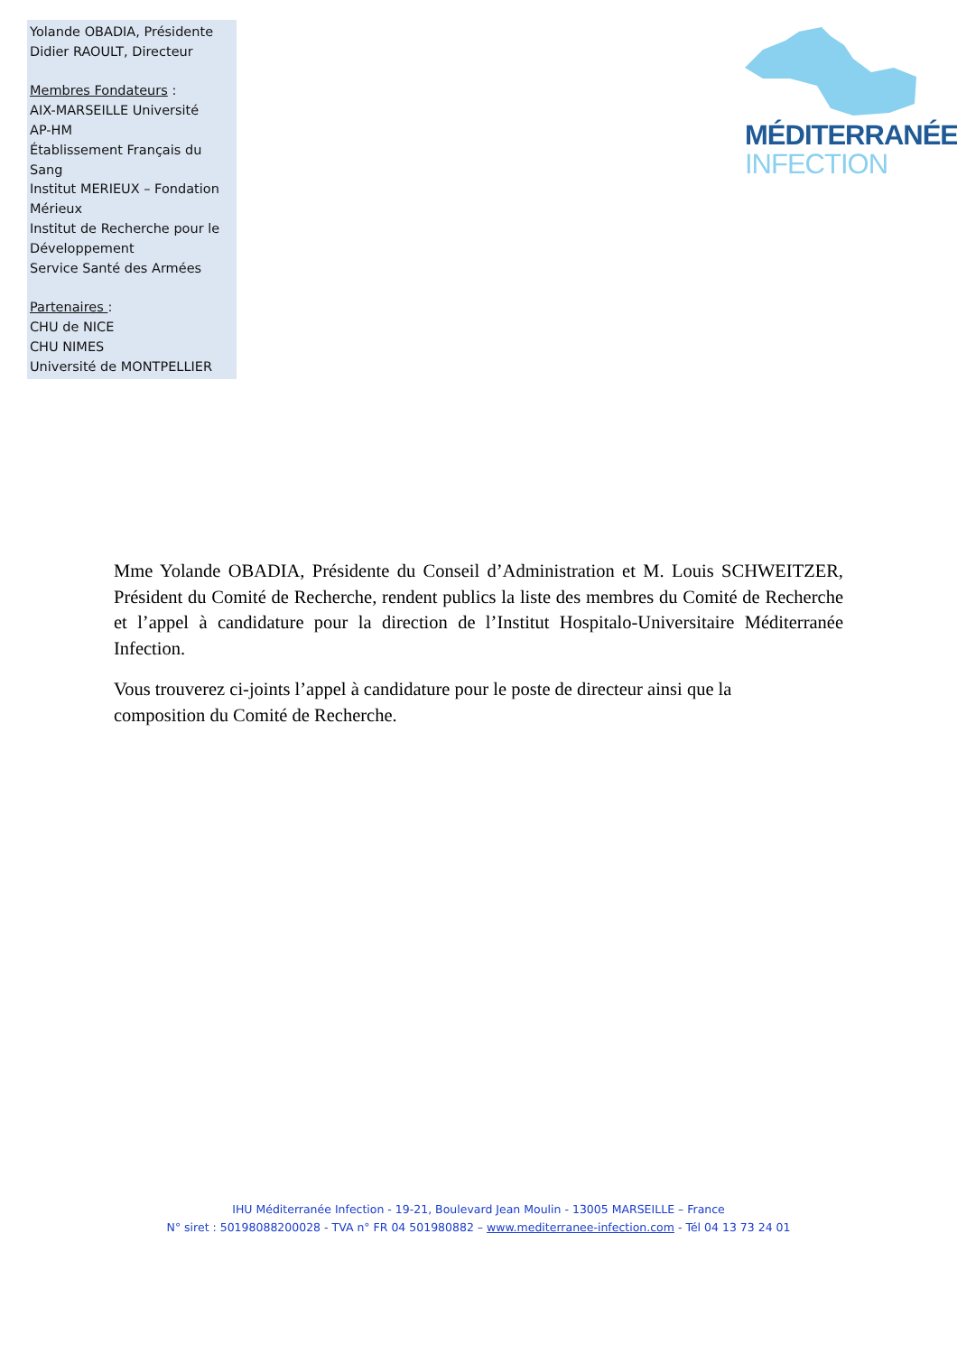Yolande OBADIA, Présidente
Didier RAOULT, Directeur
Membres Fondateurs :
AIX-MARSEILLE Université
AP-HM
Établissement Français du Sang
Institut MERIEUX – Fondation Mérieux
Institut de Recherche pour le Développement
Service Santé des Armées
Partenaires :
CHU de NICE
CHU NIMES
Université de MONTPELLIER
MÉDITERRANÉE
INFECTION
Mme Yolande OBADIA, Présidente du Conseil d’Administration et M. Louis SCHWEITZER, Président du Comité de Recherche, rendent publics la liste des membres du Comité de Recherche et l’appel à candidature pour la direction de l’Institut Hospitalo-Universitaire Méditerranée Infection.
Vous trouverez ci-joints l’appel à candidature pour le poste de directeur ainsi que la
composition du Comité de Recherche.
IHU Méditerranée Infection - 19-21, Boulevard Jean Moulin - 13005 MARSEILLE – France
N° siret : 50198088200028 - TVA n° FR 04 501980882 – www.mediterranee-infection.com - Tél 04 13 73 24 01